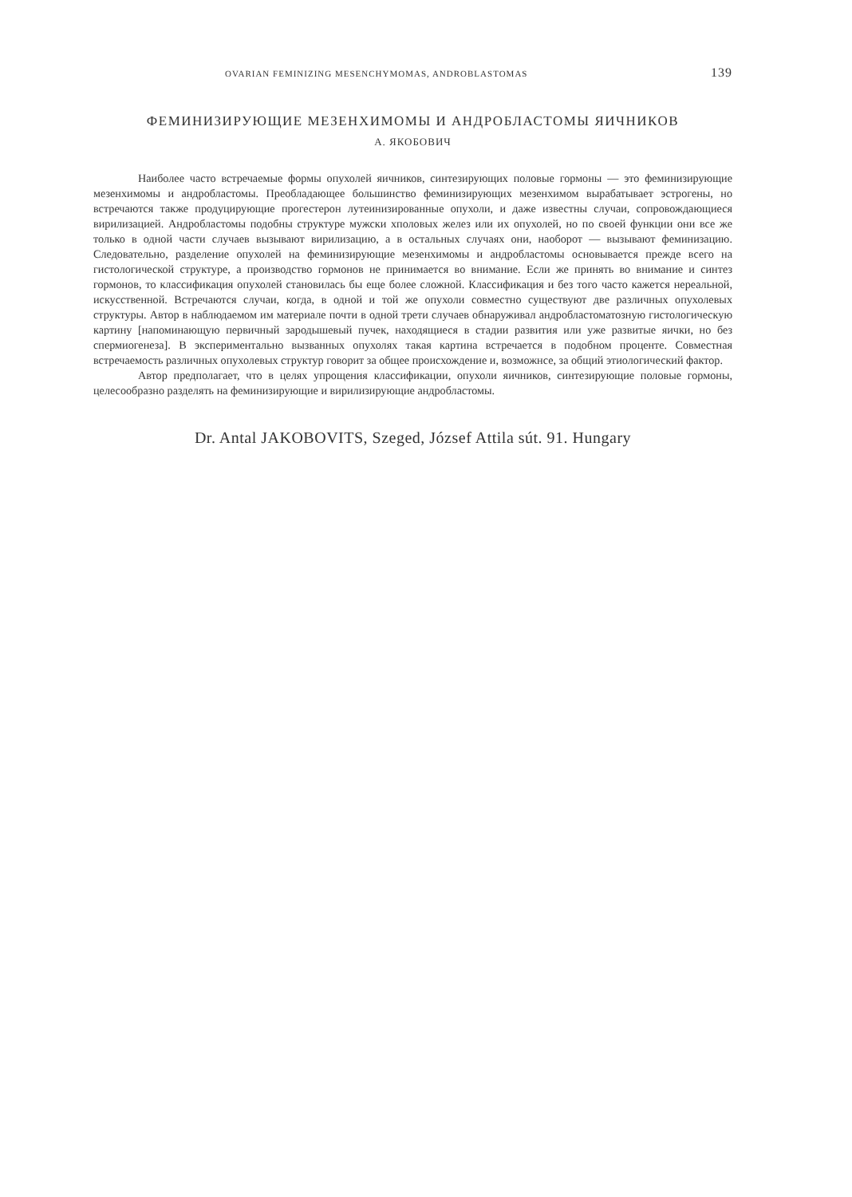OVARIAN FEMINIZING MESENCHYMOMAS, ANDROBLASTOMAS 139
ФЕМИНИЗИРУЮЩИЕ МЕЗЕНХИМОМЫ И АНДРОБЛАСТОМЫ ЯИЧНИКОВ
А. ЯКОБОВИЧ
Наиболее часто встречаемые формы опухолей яичников, синтезирующих половые гормоны — это феминизирующие мезенхимомы и андробластомы. Преобладающее большинство феминизирующих мезенхимом вырабатывает эстрогены, но встречаются также продуцирующие прогестерон лутеинизированные опухоли, и даже известны случаи, сопровождающиеся вирилизацией. Андробластомы подобны структуре мужски хполовых желез или их опухолей, но по своей функции они все же только в одной части случаев вызывают вирилизацию, а в остальных случаях они, наоборот — вызывают феминизацию. Следовательно, разделение опухолей на феминизирующие мезенхимомы и андробластомы основывается прежде всего на гистологической структуре, а производство гормонов не принимается во внимание. Если же принять во внимание и синтез гормонов, то классификация опухолей становилась бы еще более сложной. Классификация и без того часто кажется нереальной, искусственной. Встречаются случаи, когда, в одной и той же опухоли совместно существуют две различных опухолевых структуры. Автор в наблюдаемом им материале почти в одной трети случаев обнаруживал андробластоматозную гистологическую картину [напоминающую первичный зародышевый пучек, находящиеся в стадии развития или уже развитые яички, но без спермиогенеза]. В экспериментально вызванных опухолях такая картина встречается в подобном проценте. Совместная встречаемость различных опухолевых структур говорит за общее происхождение и, возможнсе, за общий этиологический фактор.
Автор предполагает, что в целях упрощения классификации, опухоли яичников, синтезирующие половые гормоны, целесообразно разделять на феминизирующие и вирилизирующие андробластомы.
Dr. Antal JAKOBOVITS, Szeged, József Attila sút. 91. Hungary